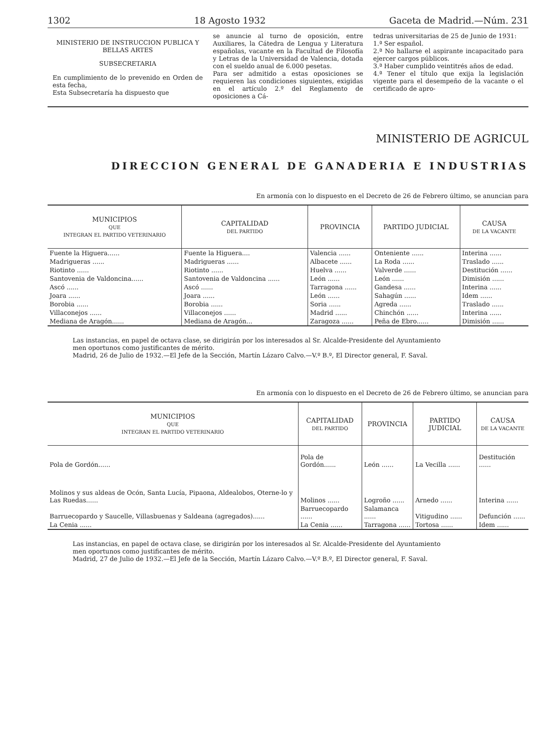1302 18 Agosto 1932 Gaceta de Madrid.—Núm. 231
MINISTERIO DE INSTRUCCION PUBLICA Y BELLAS ARTES
SUBSECRETARIA
En cumplimiento de lo prevenido en Orden de esta fecha,
Esta Subsecretaría ha dispuesto que
se anuncie al turno de oposición, entre Auxiliares, la Cátedra de Lengua y Literatura españolas, vacante en la Facultad de Filosofía y Letras de la Universidad de Valencia, dotada con el sueldo anual de 6.000 pesetas.
Para ser admitido a estas oposiciones se requieren las condiciones siguientes, exigidas en el artículo 2.º del Reglamento de oposiciones a Cá-
tedras universitarias de 25 de Junio de 1931:
1.ª Ser español.
2.ª No hallarse el aspirante incapacitado para ejercer cargos públicos.
3.ª Haber cumplido veintitrés años de edad.
4.ª Tener el título que exija la legislación vigente para el desempeño de la vacante o el certificado de apro-
MINISTERIO DE AGRICUL
DIRECCION GENERAL DE GANADERIA E INDUSTRIAS
En armonía con lo dispuesto en el Decreto de 26 de Febrero último, se anuncian para
| MUNICIPIOS QUE INTEGRAN EL PARTIDO VETERINARIO | CAPITALIDAD DEL PARTIDO | PROVINCIA | PARTIDO JUDICIAL | CAUSA DE LA VACANTE |
| --- | --- | --- | --- | --- |
| Fuente la Higuera...... | Fuente la Higuera.... | Valencia ...... | Onteniente ...... | Interina ...... |
| Madrigueras ...... | Madrigueras ...... | Albacete ...... | La Roda ...... | Traslado ...... |
| Riotinto ...... | Riotinto ...... | Huelva ...... | Valverde ...... | Destitución ...... |
| Santovenia de Valdoncina...... | Santovenia de Valdoncina ...... | León ...... | León ...... | Dimisión ...... |
| Ascó ...... | Ascó ...... | Tarragona ...... | Gandesa ...... | Interina ...... |
| Joara ...... | Joara ...... | León ...... | Sahagún ...... | Idem ...... |
| Borobia ...... | Borobia ...... | Soria ...... | Agreda ...... | Traslado ...... |
| Villaconejos ...... | Villaconejos ...... | Madrid ...... | Chinchón ...... | Interina ...... |
| Mediana de Aragón...... | Mediana de Aragón... | Zaragoza ...... | Peña de Ebro...... | Dimisión ...... |
Las instancias, en papel de octava clase, se dirigirán por los interesados al Sr. Alcalde-Presidente del Ayuntamiento
men oportunos como justificantes de mérito.
Madrid, 26 de Julio de 1932.—El Jefe de la Sección, Martín Lázaro Calvo.—V.º B.º, El Director general, F. Saval.
En armonía con lo dispuesto en el Decreto de 26 de Febrero último, se anuncian para
| MUNICIPIOS QUE INTEGRAN EL PARTIDO VETERINARIO | CAPITALIDAD DEL PARTIDO | PROVINCIA | PARTIDO JUDICIAL | CAUSA DE LA VACANTE |
| --- | --- | --- | --- | --- |
| Pola de Gordón...... | Pola de Gordón...... | León ...... | La Vecilla ...... | Destitución ...... |
| Molinos y sus aldeas de Ocón, Santa Lucía, Pipaona, Aldealobos, Oterne-lo y Las Ruedas...... | Molinos ...... | Logroño ...... | Arnedo ...... | Interina ...... |
| Barruecopardo y Saucelle, Villasbuenas y Saldeana (agregados)...... | Barruecopardo ...... | Salamanca ...... | Vitigudino ...... | Defunción ...... |
| La Cenia ...... | La Cenia ...... | Tarragona ...... | Tortosa ...... | Idem ...... |
Las instancias, en papel de octava clase, se dirigirán por los interesados al Sr. Alcalde-Presidente del Ayuntamiento
men oportunos como justificantes de mérito.
Madrid, 27 de Julio de 1932.—El Jefe de la Sección, Martín Lázaro Calvo.—V.º B.º, El Director general, F. Saval.